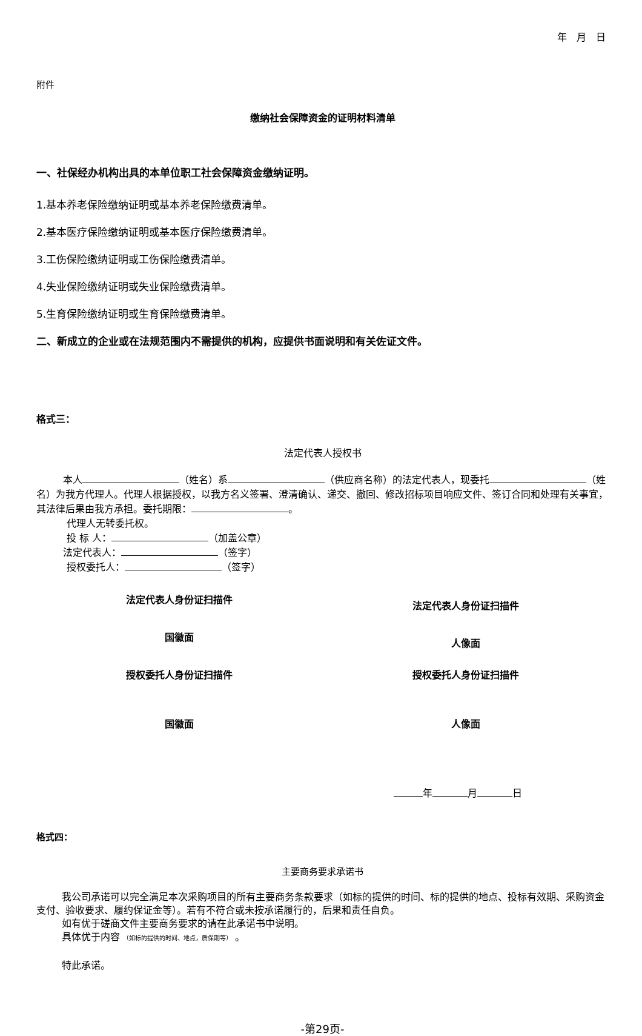年　月　日
附件
缴纳社会保障资金的证明材料清单
一、社保经办机构出具的本单位职工社会保障资金缴纳证明。
1.基本养老保险缴纳证明或基本养老保险缴费清单。
2.基本医疗保险缴纳证明或基本医疗保险缴费清单。
3.工伤保险缴纳证明或工伤保险缴费清单。
4.失业保险缴纳证明或失业保险缴费清单。
5.生育保险缴纳证明或生育保险缴费清单。
二、新成立的企业或在法规范围内不需提供的机构，应提供书面说明和有关佐证文件。
格式三：
法定代表人授权书
本人 （姓名）系 （供应商名称）的法定代表人，现委托 （姓名）为我方代理人。代理人根据授权，以我方名义签署、澄清确认、递交、撤回、修改招标项目响应文件、签订合同和处理有关事宜，其法律后果由我方承担。委托期限： 。
代理人无转委托权。
投 标 人： （加盖公章）
法定代表人： （签字）
授权委托人： （签字）
法定代表人身份证扫描件
国徽面
法定代表人身份证扫描件
人像面
授权委托人身份证扫描件
国徽面
授权委托人身份证扫描件
人像面
年 月 日
格式四：
主要商务要求承诺书
我公司承诺可以完全满足本次采购项目的所有主要商务条款要求（如标的提供的时间、标的提供的地点、投标有效期、采购资金支付、验收要求、履约保证金等）。若有不符合或未按承诺履行的，后果和责任自负。
如有优于磋商文件主要商务要求的请在此承诺书中说明。
具体优于内容 （如标的提供的时间、地点，质保期等） 。
特此承诺。
-第29页-